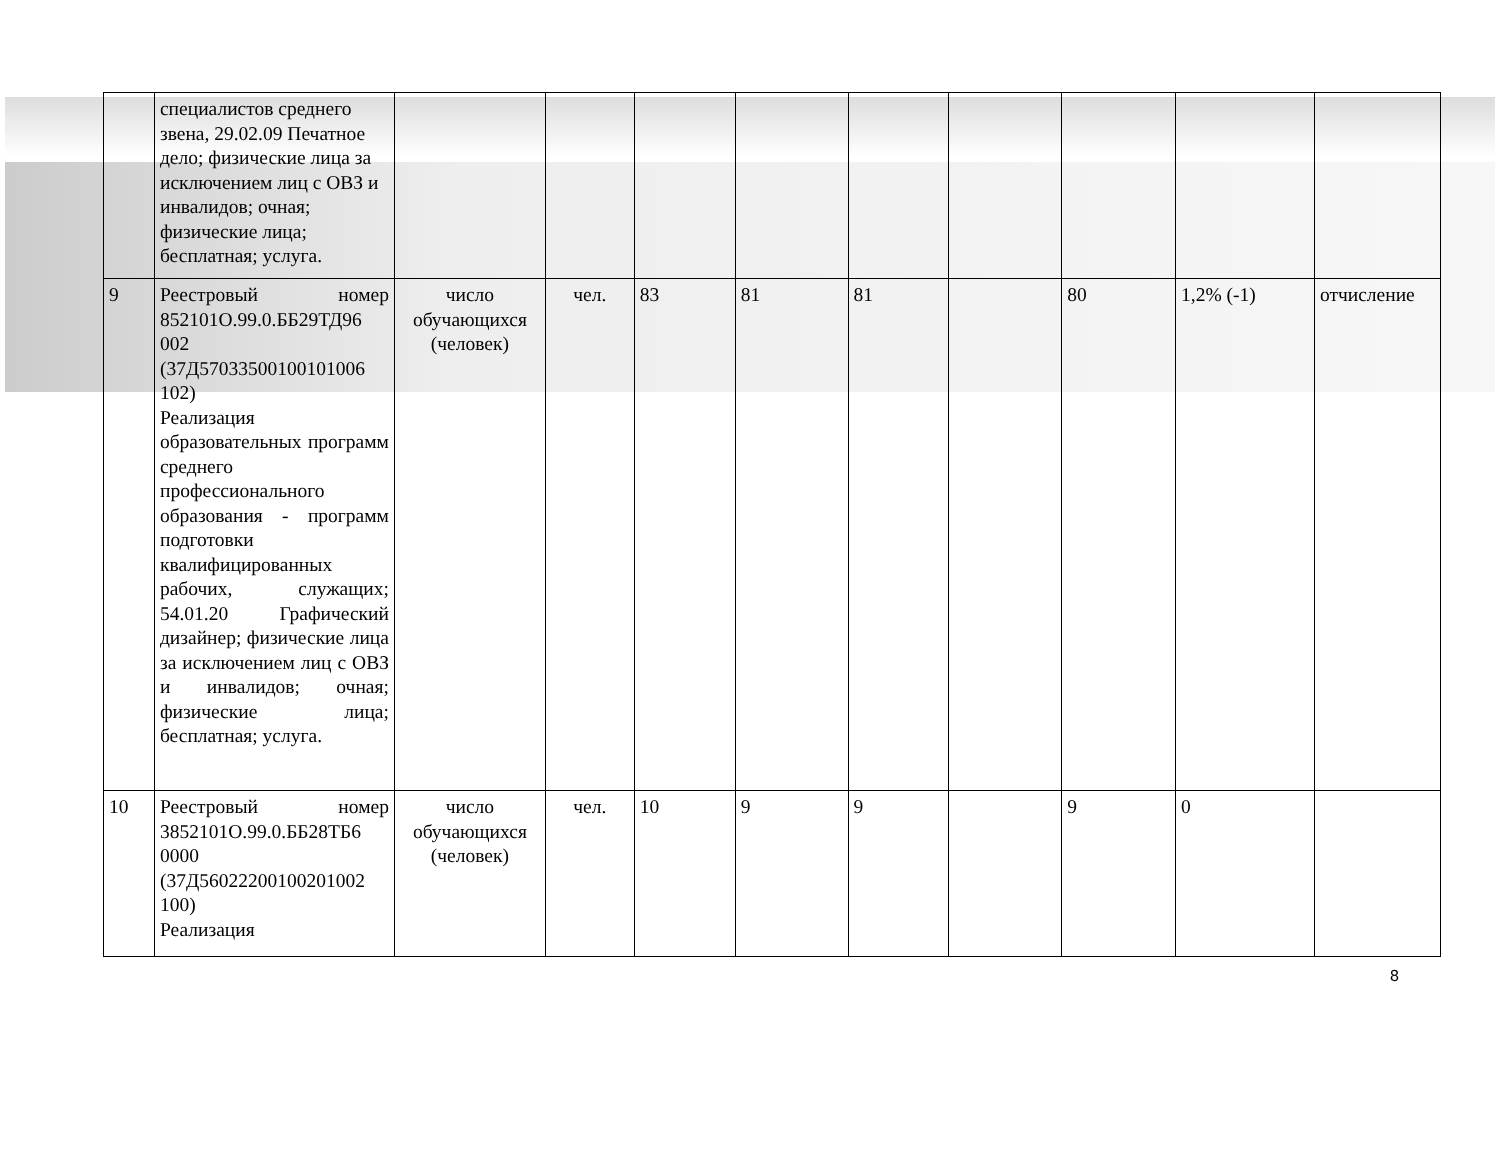| | специалистов среднего звена, 29.02.09 Печатное дело; физические лица за исключением лиц с ОВЗ и инвалидов; очная; физические лица; бесплатная; услуга. | | | | | | | | | |
| 9 | Реестровый номер 852101О.99.0.ББ29ТД96 002 (37Д57033500100101006 102) Реализация образовательных программ среднего профессионального образования - программ подготовки квалифицированных рабочих, служащих; 54.01.20 Графический дизайнер; физические лица за исключением лиц с ОВЗ и инвалидов; очная; физические лица; бесплатная; услуга. | число обучающихся (человек) | чел. | 83 | 81 | 81 | | 80 | 1,2% (-1) | отчисление |
| 10 | Реестровый номер 3852101О.99.0.ББ28ТБ6 0000 (37Д56022200100201002 100) Реализация | число обучающихся (человек) | чел. | 10 | 9 | 9 | | 9 | 0 | |
8